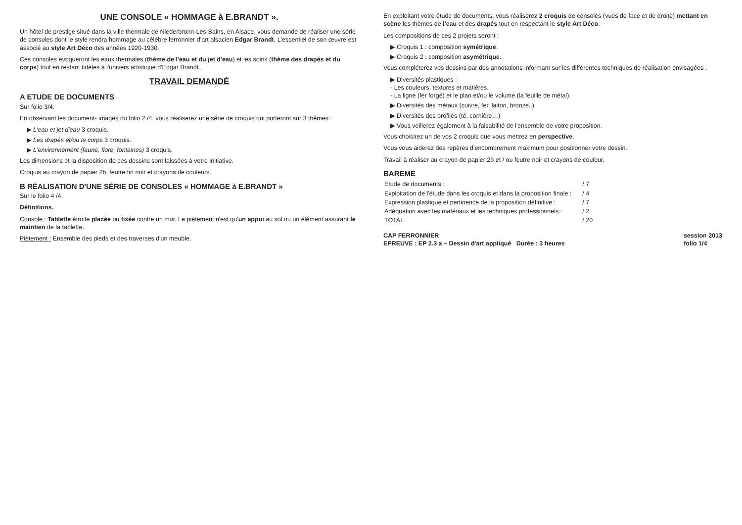UNE CONSOLE « HOMMAGE à E.BRANDT ».
Un hôtel de prestige situé dans la ville thermale de Niederbronn-Les-Bains, en Alsace, vous demande de réaliser une série de consoles dont le style rendra hommage au célèbre ferronnier d'art alsacien Edgar Brandt. L'essentiel de son œuvre est associé au style Art Déco des années 1920-1930.
Ces consoles évoqueront les eaux thermales (thème de l'eau et du jet d'eau) et les soins (thème des drapés et du corps) tout en restant fidèles à l'univers artistique d'Edgar Brandt.
TRAVAIL DEMANDÉ
A ETUDE DE DOCUMENTS
Sur folio 3/4.
En observant les document- images du folio 2 /4, vous réaliserez une série de croquis qui porteront sur 3 thèmes :
▶ L'eau et jet d'eau 3 croquis.
▶ Les drapés et/ou le corps 3 croquis.
▶ L'environnement (faune, flore, fontaines) 3 croquis.
Les dimensions et la disposition de ces dessins sont laissées à votre initiative.
Croquis au crayon de papier 2b, feutre fin noir et crayons de couleurs.
B RÉALISATION D'UNE SÉRIE DE CONSOLES « HOMMAGE à E.BRANDT »
Sur le folio 4 /4.
Définitions.
Console : Tablette étroite placée ou fixée contre un mur. Le piètement n'est qu'un appui au sol ou un élément assurant le maintien de la tablette.
Piètement : Ensemble des pieds et des traverses d'un meuble.
En exploitant votre étude de documents, vous réaliserez 2 croquis de consoles (vues de face et de droite) mettant en scène les thèmes de l'eau et des drapés tout en respectant le style Art Déco.
Les compositions de ces 2 projets seront :
▶ Croquis 1 : composition symétrique.
▶ Croquis 2 : composition asymétrique.
Vous compléterez vos dessins par des annotations informant sur les différentes techniques de réalisation envisagées :
▶ Diversités plastiques :
- Les couleurs, textures et matières.
- La ligne (fer forgé) et le plan et/ou le volume (la feuille de métal).
▶ Diversités des métaux (cuivre, fer, laiton, bronze..)
▶ Diversités des profilés (té, cornière…)
▶ Vous veillerez également à la faisabilité de l'ensemble de votre proposition.
Vous choisirez un de vos 2 croquis que vous mettrez en perspective.
Vous vous aiderez des repères d'encombrement maximum pour positionner votre dessin.
Travail à réaliser au crayon de papier 2b et / ou feutre noir et crayons de couleur.
BAREME
| Etude de documents : | / 7 |
| Exploitation de l'étude dans les croquis et dans la proposition finale : | / 4 |
| Expression plastique et pertinence de la proposition définitive : | / 7 |
| Adéquation avec les matériaux et les techniques professionnels : | / 2 |
| TOTAL | / 20 |
CAP FERRONNIER
EPREUVE : EP 2.3 a – Dessin d'art appliqué Durée : 3 heures
session 2013
folio 1/4